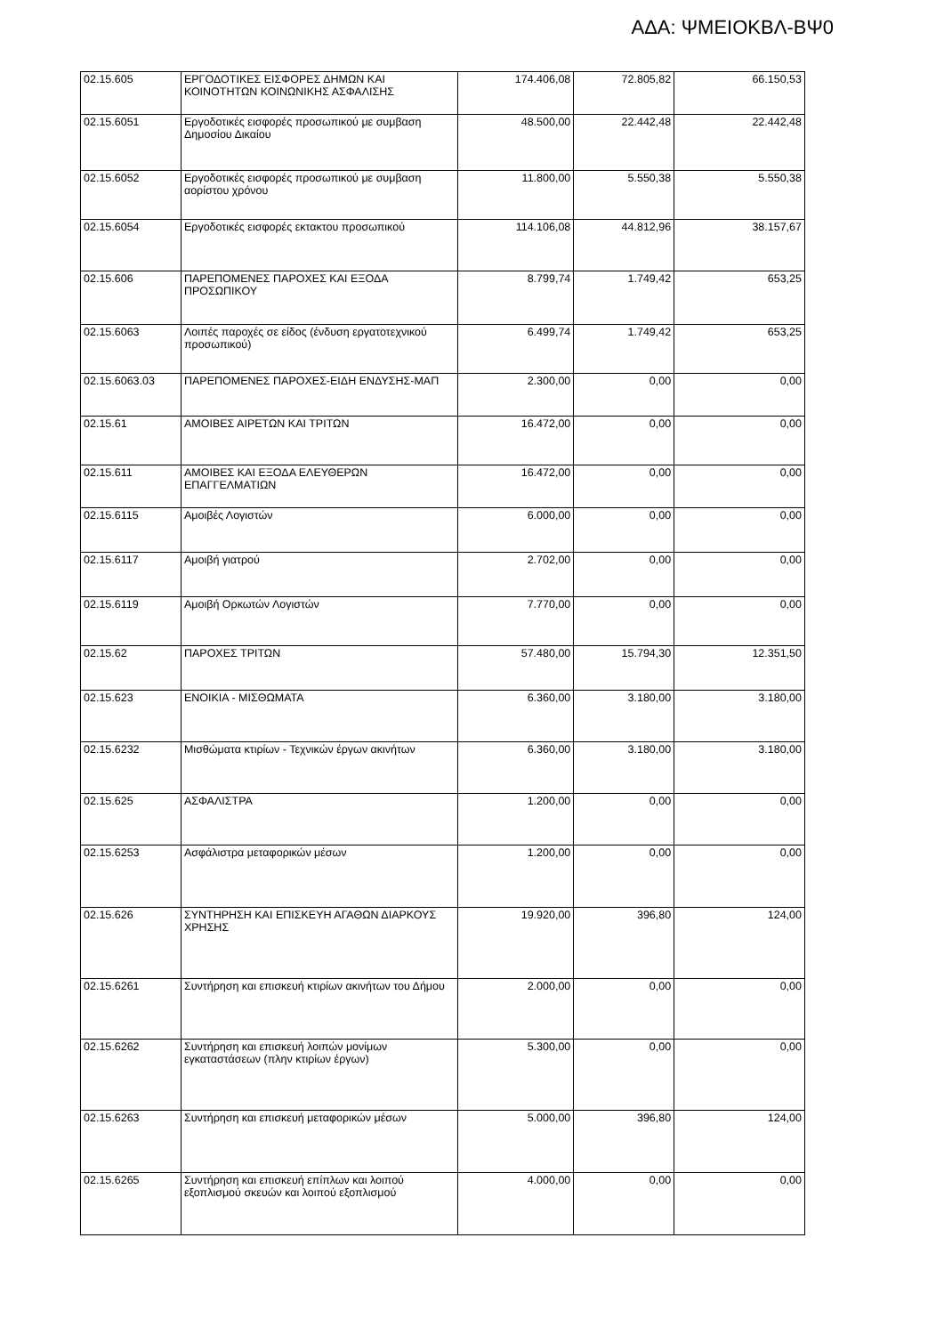ΑΔΑ: ΨΜΕΙΟΚΒΛ-ΒΨ0
| 02.15.605 | ΕΡΓΟΔΟΤΙΚΕΣ ΕΙΣΦΟΡΕΣ ΔΗΜΩΝ ΚΑΙ ΚΟΙΝΟΤΗΤΩΝ ΚΟΙΝΩΝΙΚΗΣ ΑΣΦΑΛΙΣΗΣ | 174.406,08 | 72.805,82 | 66.150,53 |
| 02.15.6051 | Εργοδοτικές εισφορές προσωπικού με συμβαση Δημοσίου Δικαίου | 48.500,00 | 22.442,48 | 22.442,48 |
| 02.15.6052 | Εργοδοτικές εισφορές προσωπικού με συμβαση αορίστου χρόνου | 11.800,00 | 5.550,38 | 5.550,38 |
| 02.15.6054 | Εργοδοτικές εισφορές εκτακτου προσωπικού | 114.106,08 | 44.812,96 | 38.157,67 |
| 02.15.606 | ΠΑΡΕΠΟΜΕΝΕΣ ΠΑΡΟΧΕΣ ΚΑΙ ΕΞΟΔΑ ΠΡΟΣΩΠΙΚΟΥ | 8.799,74 | 1.749,42 | 653,25 |
| 02.15.6063 | Λοιπές παροχές σε είδος (ένδυση εργατοτεχνικού προσωπικού) | 6.499,74 | 1.749,42 | 653,25 |
| 02.15.6063.03 | ΠΑΡΕΠΟΜΕΝΕΣ ΠΑΡΟΧΕΣ-ΕΙΔΗ ΕΝΔΥΣΗΣ-ΜΑΠ | 2.300,00 | 0,00 | 0,00 |
| 02.15.61 | ΑΜΟΙΒΕΣ ΑΙΡΕΤΩΝ ΚΑΙ ΤΡΙΤΩΝ | 16.472,00 | 0,00 | 0,00 |
| 02.15.611 | ΑΜΟΙΒΕΣ ΚΑΙ ΕΞΟΔΑ ΕΛΕΥΘΕΡΩΝ ΕΠΑΓΓΕΛΜΑΤΙΩΝ | 16.472,00 | 0,00 | 0,00 |
| 02.15.6115 | Αμοιβές Λογιστών | 6.000,00 | 0,00 | 0,00 |
| 02.15.6117 | Αμοιβή γιατρού | 2.702,00 | 0,00 | 0,00 |
| 02.15.6119 | Αμοιβή Ορκωτών Λογιστών | 7.770,00 | 0,00 | 0,00 |
| 02.15.62 | ΠΑΡΟΧΕΣ ΤΡΙΤΩΝ | 57.480,00 | 15.794,30 | 12.351,50 |
| 02.15.623 | ΕΝΟΙΚΙΑ - ΜΙΣΘΩΜΑΤΑ | 6.360,00 | 3.180,00 | 3.180,00 |
| 02.15.6232 | Μισθώματα κτιρίων - Τεχνικών έργων ακινήτων | 6.360,00 | 3.180,00 | 3.180,00 |
| 02.15.625 | ΑΣΦΑΛΙΣΤΡΑ | 1.200,00 | 0,00 | 0,00 |
| 02.15.6253 | Ασφάλιστρα μεταφορικών μέσων | 1.200,00 | 0,00 | 0,00 |
| 02.15.626 | ΣΥΝΤΗΡΗΣΗ ΚΑΙ ΕΠΙΣΚΕΥΗ ΑΓΑΘΩΝ ΔΙΑΡΚΟΥΣ ΧΡΗΣΗΣ | 19.920,00 | 396,80 | 124,00 |
| 02.15.6261 | Συντήρηση και επισκευή κτιρίων ακινήτων του Δήμου | 2.000,00 | 0,00 | 0,00 |
| 02.15.6262 | Συντήρηση και επισκευή λοιπών μονίμων εγκαταστάσεων (πλην κτιρίων έργων) | 5.300,00 | 0,00 | 0,00 |
| 02.15.6263 | Συντήρηση και επισκευή μεταφορικών μέσων | 5.000,00 | 396,80 | 124,00 |
| 02.15.6265 | Συντήρηση και επισκευή επίπλων και λοιπού εξοπλισμού σκευών και λοιπού εξοπλισμού | 4.000,00 | 0,00 | 0,00 |